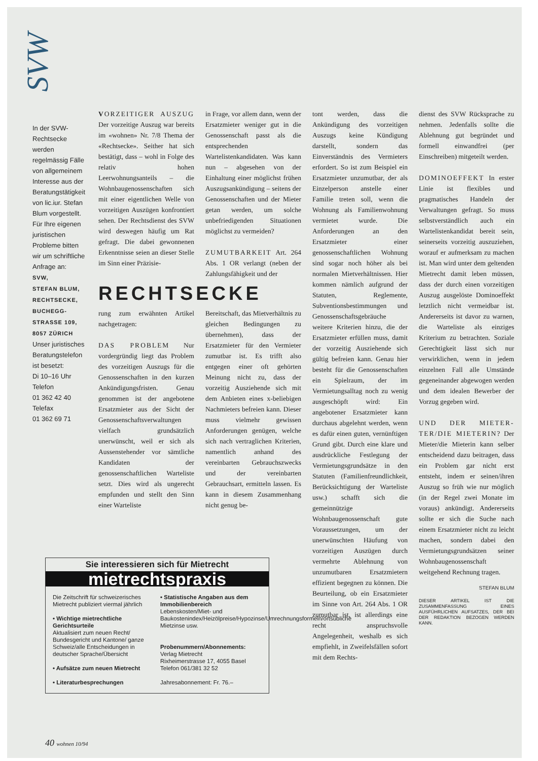SVW
In der SVW-Rechtsecke werden regelmässig Fälle von allgemeinem Interesse aus der Beratungstätigkeit von lic.iur. Stefan Blum vorgestellt. Für Ihre eigenen juristischen Probleme bitten wir um schriftliche Anfrage an:
SVW,
STEFAN BLUM,
RECHTSECKE,
BUCHEGG-STRASSE 109,
8057 ZÜRICH
Unser juristisches Beratungstelefon ist besetzt:
Di 10–16 Uhr
Telefon
01 362 42 40
Telefax
01 362 69 71
VORZEITIGER AUSZUG Der vorzeitige Auszug war bereits im «wohnen» Nr. 7/8 Thema der «Rechtsecke». Seither hat sich bestätigt, dass – wohl in Folge des relativ hohen Leerwohnungsanteils – die Wohnbaugenossenschaften sich mit einer eigentlichen Welle von vorzeitigen Auszügen konfrontiert sehen. Der Rechtsdienst des SVW wird deswegen häufig um Rat gefragt. Die dabei gewonnenen Erkenntnisse seien an dieser Stelle im Sinn einer Präzisie-
in Frage, vor allem dann, wenn der Ersatzmieter weniger gut in die Genossenschaft passt als die entsprechenden Wartelistenkandidaten. Was kann nun – abgesehen von der Einhaltung einer möglichst frühen Auszugsankündigung – seitens der Genossenschaften und der Mieter getan werden, um solche unbefriedigenden Situationen möglichst zu vermeiden?
ZUMUTBARKEIT Art. 264 Abs. 1 OR verlangt (neben der Zahlungsfähigkeit und der
RECHTSECKE
rung zum erwähnten Artikel nachgetragen:
DAS PROBLEM Nur vordergründig liegt das Problem des vorzeitigen Auszugs für die Genossenschaften in den kurzen Ankündigungsfristen. Genau genommen ist der angebotene Ersatzmieter aus der Sicht der Genossenschaftsverwaltungen vielfach grundsätzlich unerwünscht, weil er sich als Aussenstehender vor sämtliche Kandidaten der genossenschaftlichen Warteliste setzt. Dies wird als ungerecht empfunden und stellt den Sinn einer Warteliste
Bereitschaft, das Mietverhältnis zu gleichen Bedingungen zu übernehmen), dass der Ersatzmieter für den Vermieter zumutbar ist. Es trifft also entgegen einer oft gehörten Meinung nicht zu, dass der vorzeitig Ausziehende sich mit dem Anbieten eines x-beliebigen Nachmieters befreien kann. Dieser muss vielmehr gewissen Anforderungen genügen, welche sich nach vertraglichen Kriterien, namentlich anhand des vereinbarten Gebrauchszwecks und der vereinbarten Gebrauchsart, ermitteln lassen. Es kann in diesem Zusammenhang nicht genug be-
tont werden, dass die Ankündigung des vorzeitigen Auszugs keine Kündigung darstellt, sondern das Einverständnis des Vermieters erfordert. So ist zum Beispiel ein Ersatzmieter unzumutbar, der als Einzelperson anstelle einer Familie treten soll, wenn die Wohnung als Familienwohnung vermietet wurde. Die Anforderungen an den Ersatzmieter einer genossenschaftlichen Wohnung sind sogar noch höher als bei normalen Mietverhältnissen. Hier kommen nämlich aufgrund der Statuten, Reglemente, Subventionsbestimmungen und Genossenschaftsgebräuche weitere Kriterien hinzu, die der Ersatzmieter erfüllen muss, damit der vorzeitig Ausziehende sich gültig befreien kann. Genau hier besteht für die Genossenschaften ein Spielraum, der im Vermietungsalltag noch zu wenig ausgeschöpft wird: Ein angebotener Ersatzmieter kann durchaus abgelehnt werden, wenn es dafür einen guten, vernünftigen Grund gibt. Durch eine klare und ausdrückliche Festlegung der Vermietungsgrundsätze in den Statuten (Familienfreundlichkeit, Berücksichtigung der Warteliste usw.) schafft sich die gemeinnützige Wohnbaugenossenschaft gute Voraussetzungen, um der unerwünschten Häufung von vorzeitigen Auszügen durch vermehrte Ablehnung von unzumutbaren Ersatzmietern effizient begegnen zu können. Die Beurteilung, ob ein Ersatzmieter im Sinne von Art. 264 Abs. 1 OR zumutbar ist, ist allerdings eine recht anspruchsvolle Angelegenheit, weshalb es sich empfiehlt, in Zweifelsfällen sofort mit dem Rechts-
dienst des SVW Rücksprache zu nehmen. Jedenfalls sollte die Ablehnung gut begründet und formell einwandfrei (per Einschreiben) mitgeteilt werden.
DOMINOEFFEKT In erster Linie ist flexibles und pragmatisches Handeln der Verwaltungen gefragt. So muss selbstverständlich auch ein Wartelistenkandidat bereit sein, seinerseits vorzeitig auszuziehen, worauf er aufmerksam zu machen ist. Man wird unter dem geltenden Mietrecht damit leben müssen, dass der durch einen vorzeitigen Auszug ausgelöste Dominoeffekt letztlich nicht vermeidbar ist. Andererseits ist davor zu warnen, die Warteliste als einziges Kriterium zu betrachten. Soziale Gerechtigkeit lässt sich nur verwirklichen, wenn in jedem einzelnen Fall alle Umstände gegeneinander abgewogen werden und dem idealen Bewerber der Vorzug gegeben wird.
UND DER MIETER-TER/DIE MIETERIN? Der Mieter/die Mieterin kann selber entscheidend dazu beitragen, dass ein Problem gar nicht erst entsteht, indem er seinen/ihren Auszug so früh wie nur möglich (in der Regel zwei Monate im voraus) ankündigt. Andererseits sollte er sich die Suche nach einem Ersatzmieter nicht zu leicht machen, sondern dabei den Vermietungsgrundsätzen seiner Wohnbaugenossenschaft weitgehend Rechnung tragen.
STEFAN BLUM
DIESER ARTIKEL IST DIE ZUSAMMENFASSUNG EINES AUSFÜHRLICHEN AUFSATZES, DER BEI DER REDAKTION BEZOGEN WERDEN KANN.
Sie interessieren sich für Mietrecht
mietrechtspraxis
Die Zeitschrift für schweizerisches Mietrecht publiziert viermal jährlich
• Wichtige mietrechtliche Gerichtsurteile
Aktualisiert zum neuen Recht/ Bundesgericht und Kantone/ ganze Schweiz/alle Entscheidungen in deutscher Sprache/Übersicht
• Aufsätze zum neuen Mietrecht
• Literaturbesprechungen
• Statistische Angaben aus dem Immobilienbereich
Lebenskosten/Miet- und Baukostenindex/Heizölpreise/Hypozinse/Umrechnungsformeln/ortsübliche Mietzinse usw.
Probenummern/Abonnements:
Verlag Mietrecht
Rixheimerstrasse 17, 4055 Basel
Telefon 061/381 32 52
Jahresabonnement: Fr. 76.–
40 wohnen 10/94